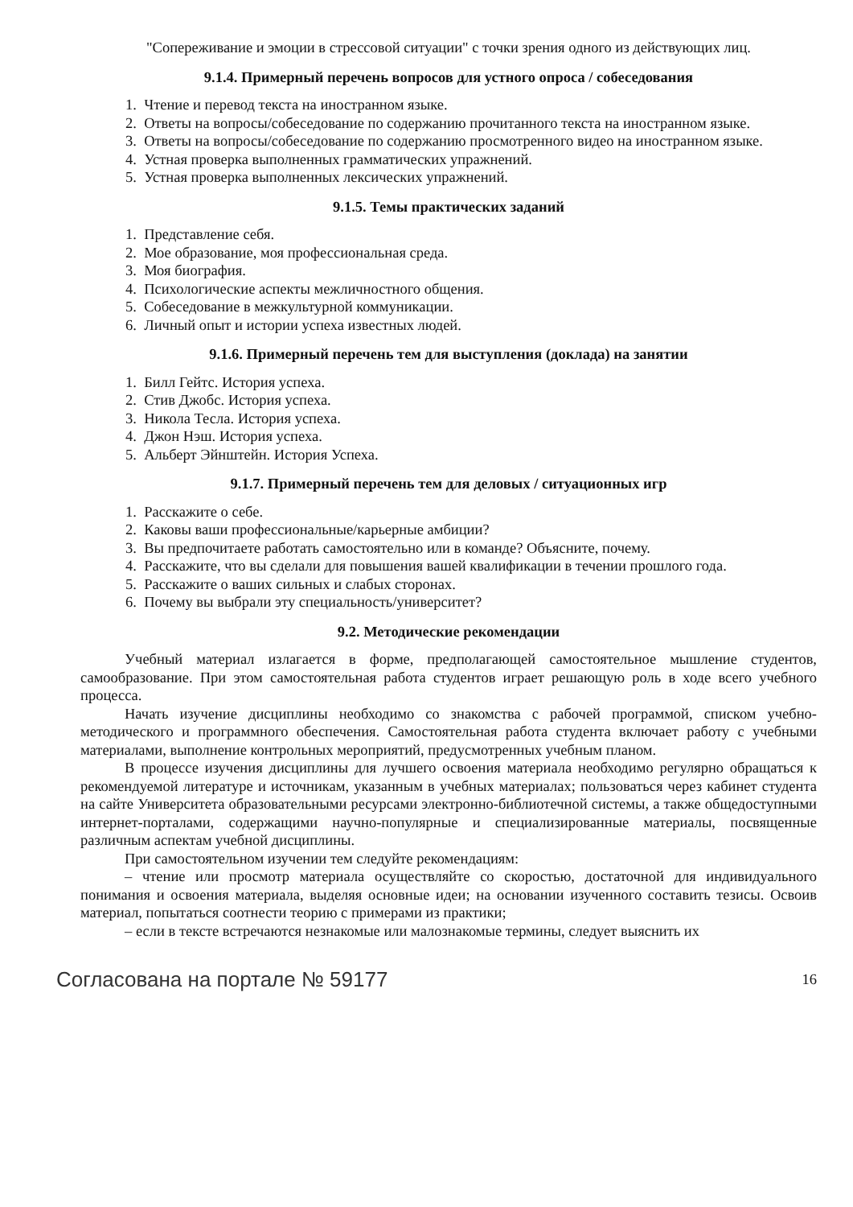"Сопереживание и эмоции в стрессовой ситуации" с точки зрения одного из действующих лиц.
9.1.4. Примерный перечень вопросов для устного опроса / собеседования
1. Чтение и перевод текста на иностранном языке.
2. Ответы на вопросы/собеседование по содержанию прочитанного текста на иностранном языке.
3. Ответы на вопросы/собеседование по содержанию просмотренного видео на иностранном языке.
4. Устная проверка выполненных грамматических упражнений.
5. Устная проверка выполненных лексических упражнений.
9.1.5. Темы практических заданий
1. Представление себя.
2. Мое образование, моя профессиональная среда.
3. Моя биография.
4. Психологические аспекты межличностного общения.
5. Собеседование в межкультурной коммуникации.
6. Личный опыт и истории успеха известных людей.
9.1.6. Примерный перечень тем для выступления (доклада) на занятии
1. Билл Гейтс. История успеха.
2. Стив Джобс. История успеха.
3. Никола Тесла. История успеха.
4. Джон Нэш. История успеха.
5. Альберт Эйнштейн. История Успеха.
9.1.7. Примерный перечень тем для деловых / ситуационных игр
1. Расскажите о себе.
2. Каковы ваши профессиональные/карьерные амбиции?
3. Вы предпочитаете работать самостоятельно или в команде? Объясните, почему.
4. Расскажите, что вы сделали для повышения вашей квалификации в течении прошлого года.
5. Расскажите о ваших сильных и слабых сторонах.
6. Почему вы выбрали эту специальность/университет?
9.2. Методические рекомендации
Учебный материал излагается в форме, предполагающей самостоятельное мышление студентов, самообразование. При этом самостоятельная работа студентов играет решающую роль в ходе всего учебного процесса.
Начать изучение дисциплины необходимо со знакомства с рабочей программой, списком учебно-методического и программного обеспечения. Самостоятельная работа студента включает работу с учебными материалами, выполнение контрольных мероприятий, предусмотренных учебным планом.
В процессе изучения дисциплины для лучшего освоения материала необходимо регулярно обращаться к рекомендуемой литературе и источникам, указанным в учебных материалах; пользоваться через кабинет студента на сайте Университета образовательными ресурсами электронно-библиотечной системы, а также общедоступными интернет-порталами, содержащими научно-популярные и специализированные материалы, посвященные различным аспектам учебной дисциплины.
При самостоятельном изучении тем следуйте рекомендациям:
– чтение или просмотр материала осуществляйте со скоростью, достаточной для индивидуального понимания и освоения материала, выделяя основные идеи; на основании изученного составить тезисы. Освоив материал, попытаться соотнести теорию с примерами из практики;
– если в тексте встречаются незнакомые или малознакомые термины, следует выяснить их
Согласована на портале № 59177 16